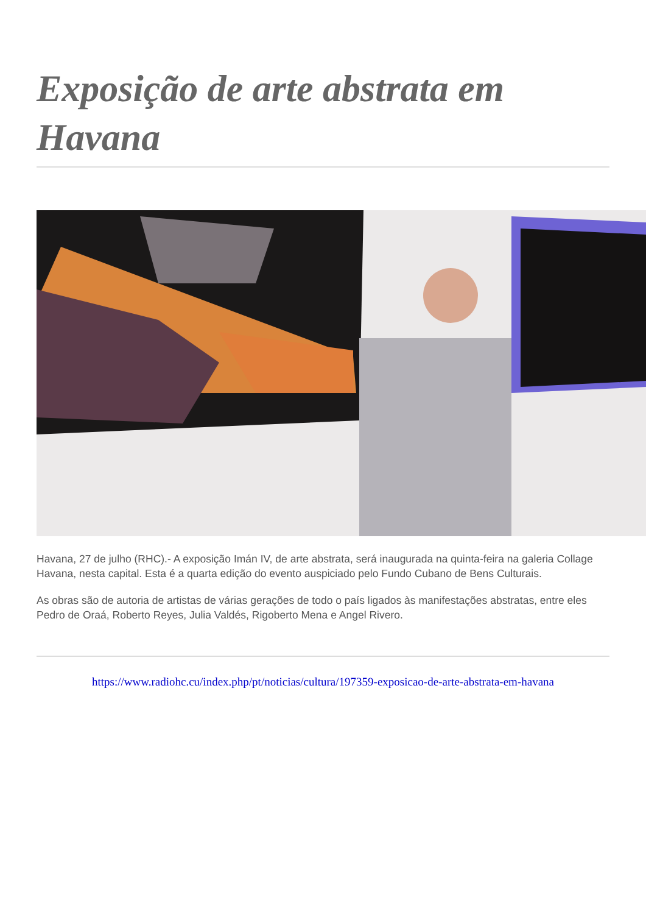Exposição de arte abstrata em Havana
Havana, 27 de julho (RHC).- A exposição Imán IV, de arte abstrata, será inaugurada na quinta-feira na galeria Collage Havana, nesta capital. Esta é a quarta edição do evento auspiciado pelo Fundo Cubano de Bens Culturais.
As obras são de autoria de artistas de várias gerações de todo o país ligados às manifestações abstratas, entre eles Pedro de Oraá, Roberto Reyes, Julia Valdés, Rigoberto Mena e Angel Rivero.
https://www.radiohc.cu/index.php/pt/noticias/cultura/197359-exposicao-de-arte-abstrata-em-havana